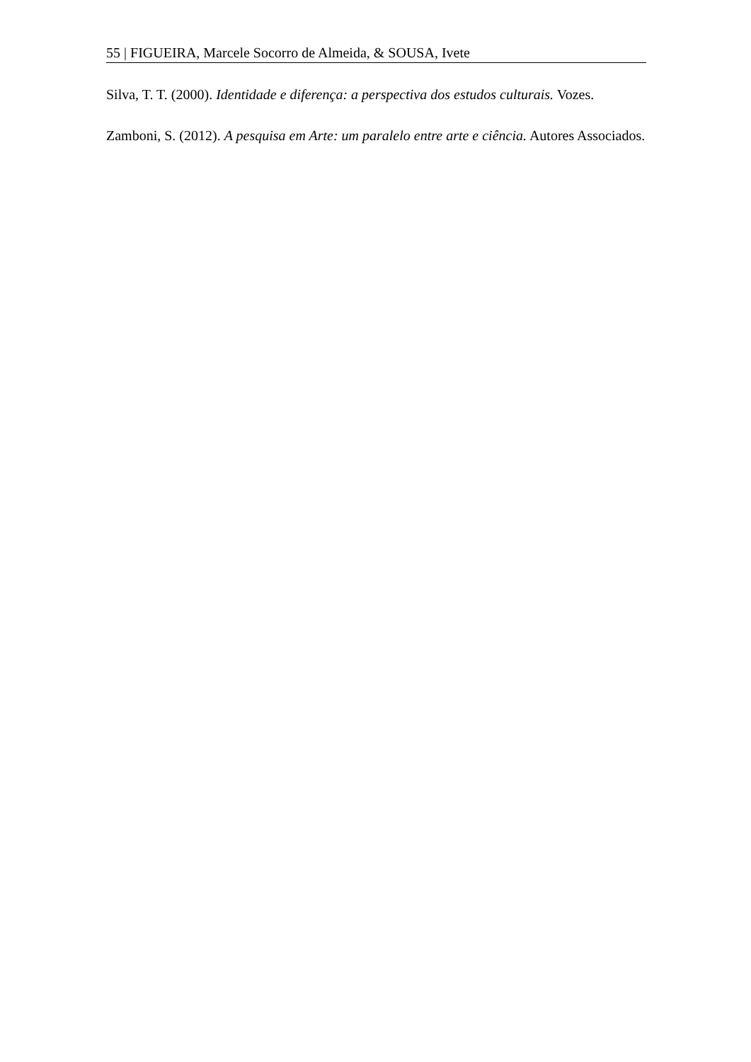55 | FIGUEIRA, Marcele Socorro de Almeida, & SOUSA, Ivete
Silva, T. T. (2000). Identidade e diferença: a perspectiva dos estudos culturais. Vozes.
Zamboni, S. (2012). A pesquisa em Arte: um paralelo entre arte e ciência. Autores Associados.